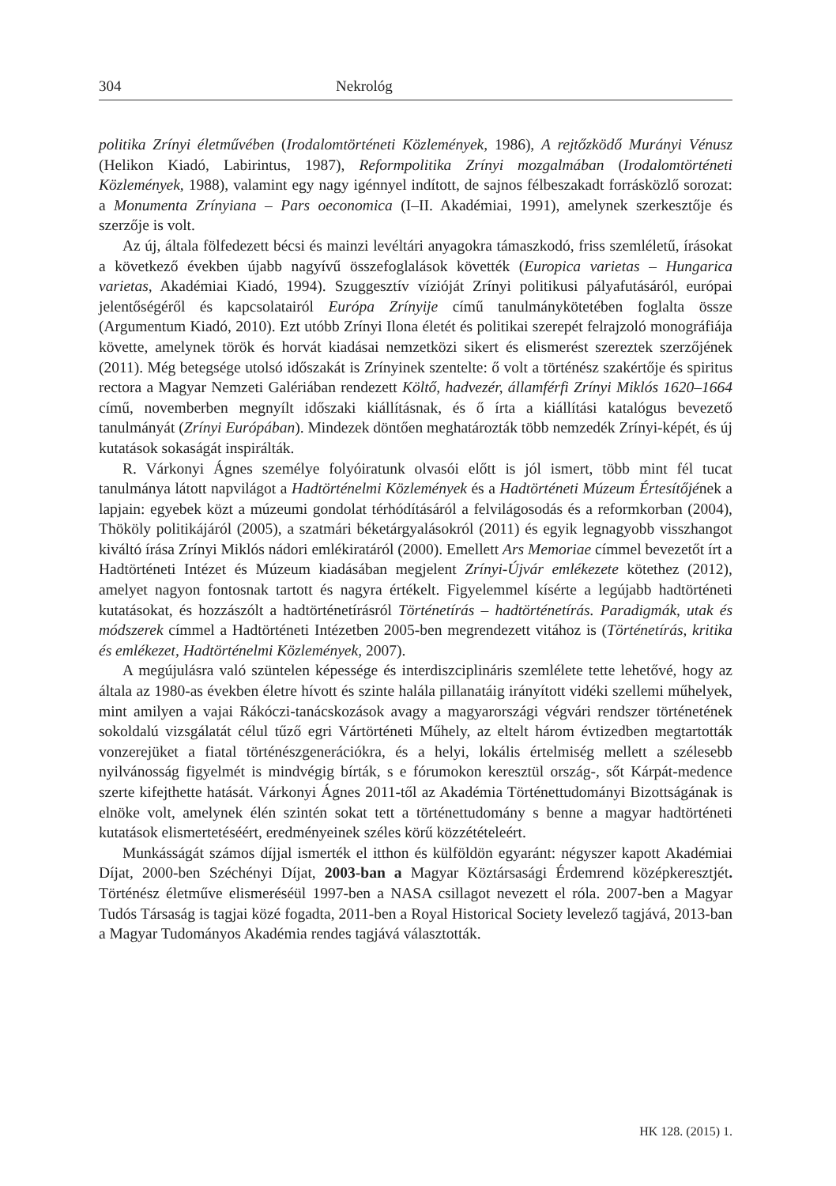304 Nekrológ
politika Zrínyi életművében (Irodalomtörténeti Közlemények, 1986), A rejtőzködő Murányi Vénusz (Helikon Kiadó, Labirintus, 1987), Reformpolitika Zrínyi mozgalmában (Irodalomtörténeti Közlemények, 1988), valamint egy nagy igénnyel indított, de sajnos félbeszakadt forrásközlő sorozat: a Monumenta Zrínyiana – Pars oeconomica (I–II. Akadémiai, 1991), amelynek szerkesztője és szerzője is volt.
Az új, általa fölfedezett bécsi és mainzi levéltári anyagokra támaszkodó, friss szemléletű, írásokat a következő években újabb nagyívű összefoglalások követték (Europica varietas – Hungarica varietas, Akadémiai Kiadó, 1994). Szuggesztív vízióját Zrínyi politikusi pályafutásáról, európai jelentőségéről és kapcsolatairól Európa Zrínyije című tanulmánykötetében foglalta össze (Argumentum Kiadó, 2010). Ezt utóbb Zrínyi Ilona életét és politikai szerepét felrajzoló monográfiája követte, amelynek török és horvát kiadásai nemzetközi sikert és elismerést szereztek szerzőjének (2011). Még betegsége utolsó időszakát is Zrínyinek szentelte: ő volt a történész szakértője és spiritus rectora a Magyar Nemzeti Galériában rendezett Költő, hadvezér, államférfi Zrínyi Miklós 1620–1664 című, novemberben megnyílt időszaki kiállításnak, és ő írta a kiállítási katalógus bevezető tanulmányát (Zrínyi Európában). Mindezek döntően meghatározták több nemzedék Zrínyi-képét, és új kutatások sokaságát inspirálták.
R. Várkonyi Ágnes személye folyóiratunk olvasói előtt is jól ismert, több mint fél tucat tanulmánya látott napvilágot a Hadtörténelmi Közlemények és a Hadtörténeti Múzeum Értesítőjének a lapjain: egyebek közt a múzeumi gondolat térhódításáról a felvilágosodás és a reformkorban (2004), Thököly politikájáról (2005), a szatmári béketárgyalásokról (2011) és egyik legnagyobb visszhangot kiváltó írása Zrínyi Miklós nádori emlékiratáról (2000). Emellett Ars Memoriae címmel bevezetőt írt a Hadtörténeti Intézet és Múzeum kiadásában megjelent Zrínyi-Újvár emlékezete kötethez (2012), amelyet nagyon fontosnak tartott és nagyra értékelt. Figyelemmel kísérte a legújabb hadtörténeti kutatásokat, és hozzászólt a hadtörténetírásról Történetírás – hadtörténetírás. Paradigmák, utak és módszerek címmel a Hadtörténeti Intézetben 2005-ben megrendezett vitához is (Történetírás, kritika és emlékezet, Hadtörténelmi Közlemények, 2007).
A megújulásra való szüntelen képessége és interdiszciplináris szemlélete tette lehetővé, hogy az általa az 1980-as években életre hívott és szinte halála pillanatáig irányított vidéki szellemi műhelyek, mint amilyen a vajai Rákóczi-tanácskozások avagy a magyarországi végvári rendszer történetének sokoldalú vizsgálatát célul tűző egri Vártörténeti Műhely, az eltelt három évtizedben megtartották vonzerejüket a fiatal történészgenerációkra, és a helyi, lokális értelmiség mellett a szélesebb nyilvánosság figyelmét is mindvégig bírták, s e fórumokon keresztül ország-, sőt Kárpát-medence szerte kifejthette hatását. Várkonyi Ágnes 2011-től az Akadémia Történettudományi Bizottságának is elnöke volt, amelynek élén szintén sokat tett a történettudomány s benne a magyar hadtörténeti kutatások elismertetéséért, eredményeinek széles körű közzétételeért.
Munkásságát számos díjjal ismerték el itthon és külföldön egyaránt: négyszer kapott Akadémiai Díjat, 2000-ben Széchényi Díjat, 2003-ban a Magyar Köztársasági Érdemrend középkeresztjét. Történész életműve elismeréséül 1997-ben a NASA csillagot nevezett el róla. 2007-ben a Magyar Tudós Társaság is tagjai közé fogadta, 2011-ben a Royal Historical Society levelező tagjává, 2013-ban a Magyar Tudományos Akadémia rendes tagjává választották.
HK 128. (2015) 1.